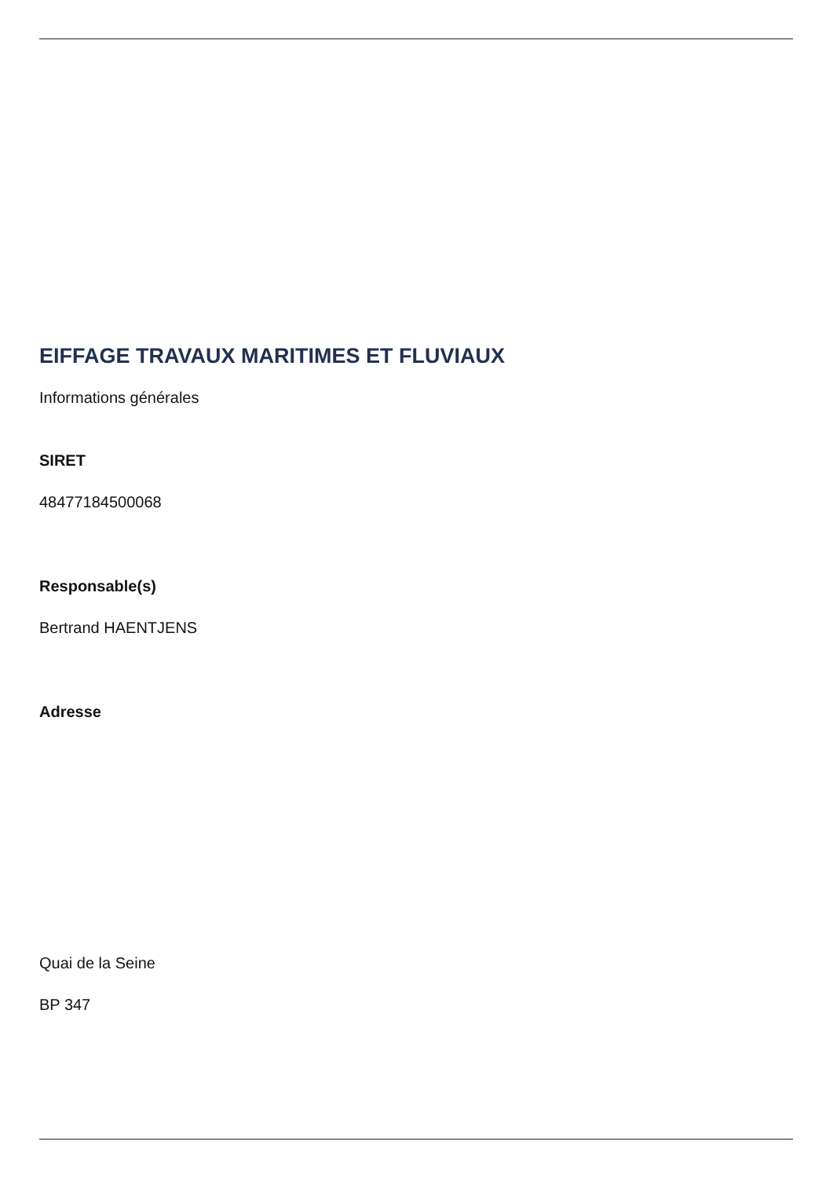EIFFAGE TRAVAUX MARITIMES ET FLUVIAUX
Informations générales
SIRET
48477184500068
Responsable(s)
Bertrand HAENTJENS
Adresse
Quai de la Seine
BP 347